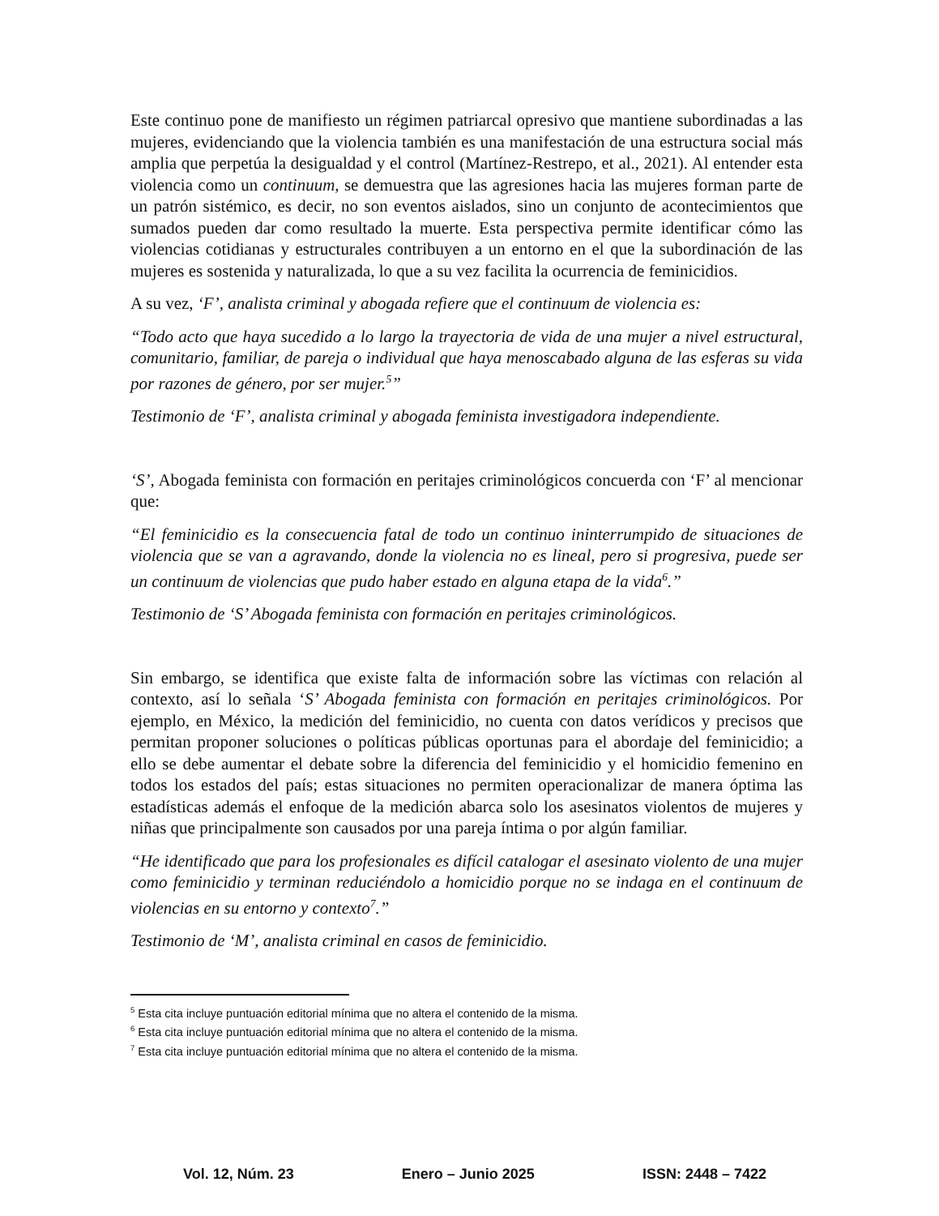Este continuo pone de manifiesto un régimen patriarcal opresivo que mantiene subordinadas a las mujeres, evidenciando que la violencia también es una manifestación de una estructura social más amplia que perpetúa la desigualdad y el control (Martínez-Restrepo, et al., 2021). Al entender esta violencia como un continuum, se demuestra que las agresiones hacia las mujeres forman parte de un patrón sistémico, es decir, no son eventos aislados, sino un conjunto de acontecimientos que sumados pueden dar como resultado la muerte. Esta perspectiva permite identificar cómo las violencias cotidianas y estructurales contribuyen a un entorno en el que la subordinación de las mujeres es sostenida y naturalizada, lo que a su vez facilita la ocurrencia de feminicidios.
A su vez, ‘F’, analista criminal y abogada refiere que el continuum de violencia es:
“Todo acto que haya sucedido a lo largo la trayectoria de vida de una mujer a nivel estructural, comunitario, familiar, de pareja o individual que haya menoscabado alguna de las esferas su vida por razones de género, por ser mujer.<sup>5</sup>”
Testimonio de ‘F’, analista criminal y abogada feminista investigadora independiente.
‘S’, Abogada feminista con formación en peritajes criminológicos concuerda con ‘F’ al mencionar que:
“El feminicidio es la consecuencia fatal de todo un continuo ininterrumpido de situaciones de violencia que se van a agravando, donde la violencia no es lineal, pero si progresiva, puede ser un continuum de violencias que pudo haber estado en alguna etapa de la vida<sup>6</sup>.”
Testimonio de ‘S’ Abogada feminista con formación en peritajes criminológicos.
Sin embargo, se identifica que existe falta de información sobre las víctimas con relación al contexto, así lo señala ‘S’ Abogada feminista con formación en peritajes criminológicos. Por ejemplo, en México, la medición del feminicidio, no cuenta con datos verídicos y precisos que permitan proponer soluciones o políticas públicas oportunas para el abordaje del feminicidio; a ello se debe aumentar el debate sobre la diferencia del feminicidio y el homicidio femenino en todos los estados del país; estas situaciones no permiten operacionalizar de manera óptima las estadísticas además el enfoque de la medición abarca solo los asesinatos violentos de mujeres y niñas que principalmente son causados por una pareja íntima o por algún familiar.
“He identificado que para los profesionales es difícil catalogar el asesinato violento de una mujer como feminicidio y terminan reduciéndolo a homicidio porque no se indaga en el continuum de violencias en su entorno y contexto<sup>7</sup>.”
Testimonio de ‘M’, analista criminal en casos de feminicidio.
<sup>5</sup> Esta cita incluye puntuación editorial mínima que no altera el contenido de la misma.
<sup>6</sup> Esta cita incluye puntuación editorial mínima que no altera el contenido de la misma.
<sup>7</sup> Esta cita incluye puntuación editorial mínima que no altera el contenido de la misma.
Vol. 12, Núm. 23 Enero – Junio 2025 ISSN: 2448 – 7422